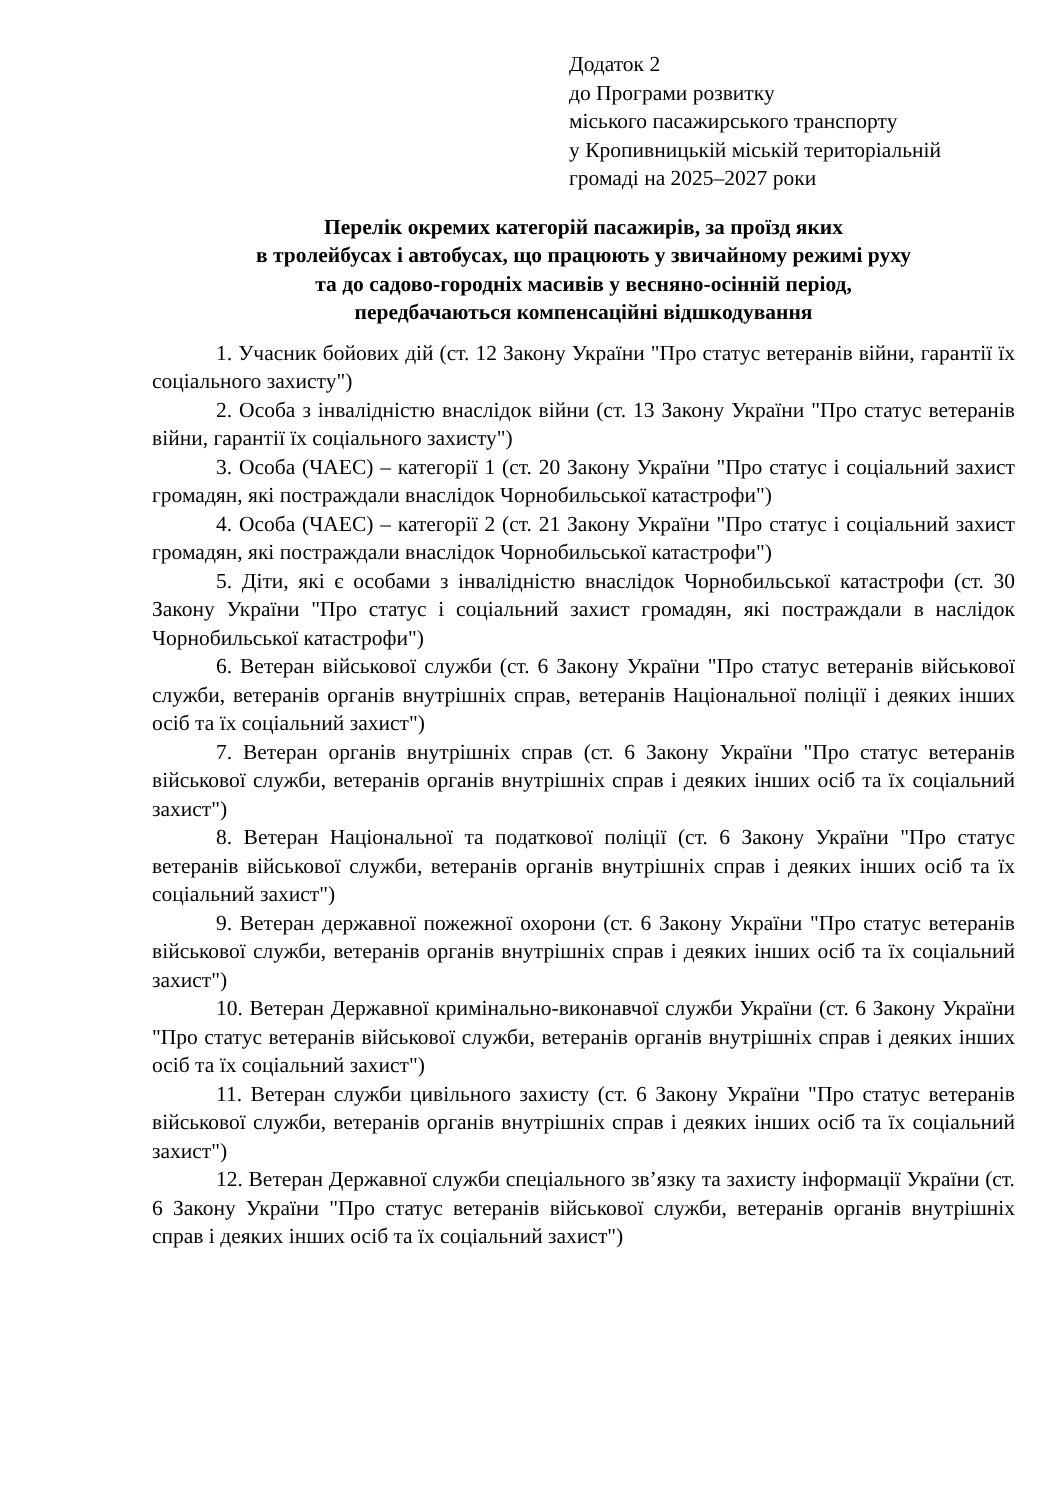Додаток 2
до Програми розвитку
міського пасажирського транспорту
у Кропивницькій міській територіальній
громаді на 2025–2027 роки
Перелік окремих категорій пасажирів, за проїзд яких
в тролейбусах і автобусах, що працюють у звичайному режимі руху
та до садово-городніх масивів у весняно-осінній період,
передбачаються компенсаційні відшкодування
1. Учасник бойових дій (ст. 12 Закону України "Про статус ветеранів війни, гарантії їх соціального захисту")
2. Особа з інвалідністю внаслідок війни (ст. 13 Закону України "Про статус ветеранів війни, гарантії їх соціального захисту")
3. Особа (ЧАЕС) – категорії 1 (ст. 20 Закону України "Про статус і соціальний захист громадян, які постраждали внаслідок Чорнобильської катастрофи")
4. Особа (ЧАЕС) – категорії 2 (ст. 21 Закону України "Про статус і соціальний захист громадян, які постраждали внаслідок Чорнобильської катастрофи")
5. Діти, які є особами з інвалідністю внаслідок Чорнобильської катастрофи (ст. 30 Закону України "Про статус і соціальний захист громадян, які постраждали в наслідок Чорнобильської катастрофи")
6. Ветеран військової служби (ст. 6 Закону України "Про статус ветеранів військової служби, ветеранів органів внутрішніх справ, ветеранів Національної поліції і деяких інших осіб та їх соціальний захист")
7. Ветеран органів внутрішніх справ (ст. 6 Закону України "Про статус ветеранів військової служби, ветеранів органів внутрішніх справ і деяких інших осіб та їх соціальний захист")
8. Ветеран Національної та податкової поліції (ст. 6 Закону України "Про статус ветеранів військової служби, ветеранів органів внутрішніх справ і деяких інших осіб та їх соціальний захист")
9. Ветеран державної пожежної охорони (ст. 6 Закону України "Про статус ветеранів військової служби, ветеранів органів внутрішніх справ і деяких інших осіб та їх соціальний захист")
10. Ветеран Державної кримінально-виконавчої служби України (ст. 6 Закону України "Про статус ветеранів військової служби, ветеранів органів внутрішніх справ і деяких інших осіб та їх соціальний захист")
11. Ветеран служби цивільного захисту (ст. 6 Закону України "Про статус ветеранів військової служби, ветеранів органів внутрішніх справ і деяких інших осіб та їх соціальний захист")
12. Ветеран Державної служби спеціального зв’язку та захисту інформації України (ст. 6 Закону України "Про статус ветеранів військової служби, ветеранів органів внутрішніх справ і деяких інших осіб та їх соціальний захист")